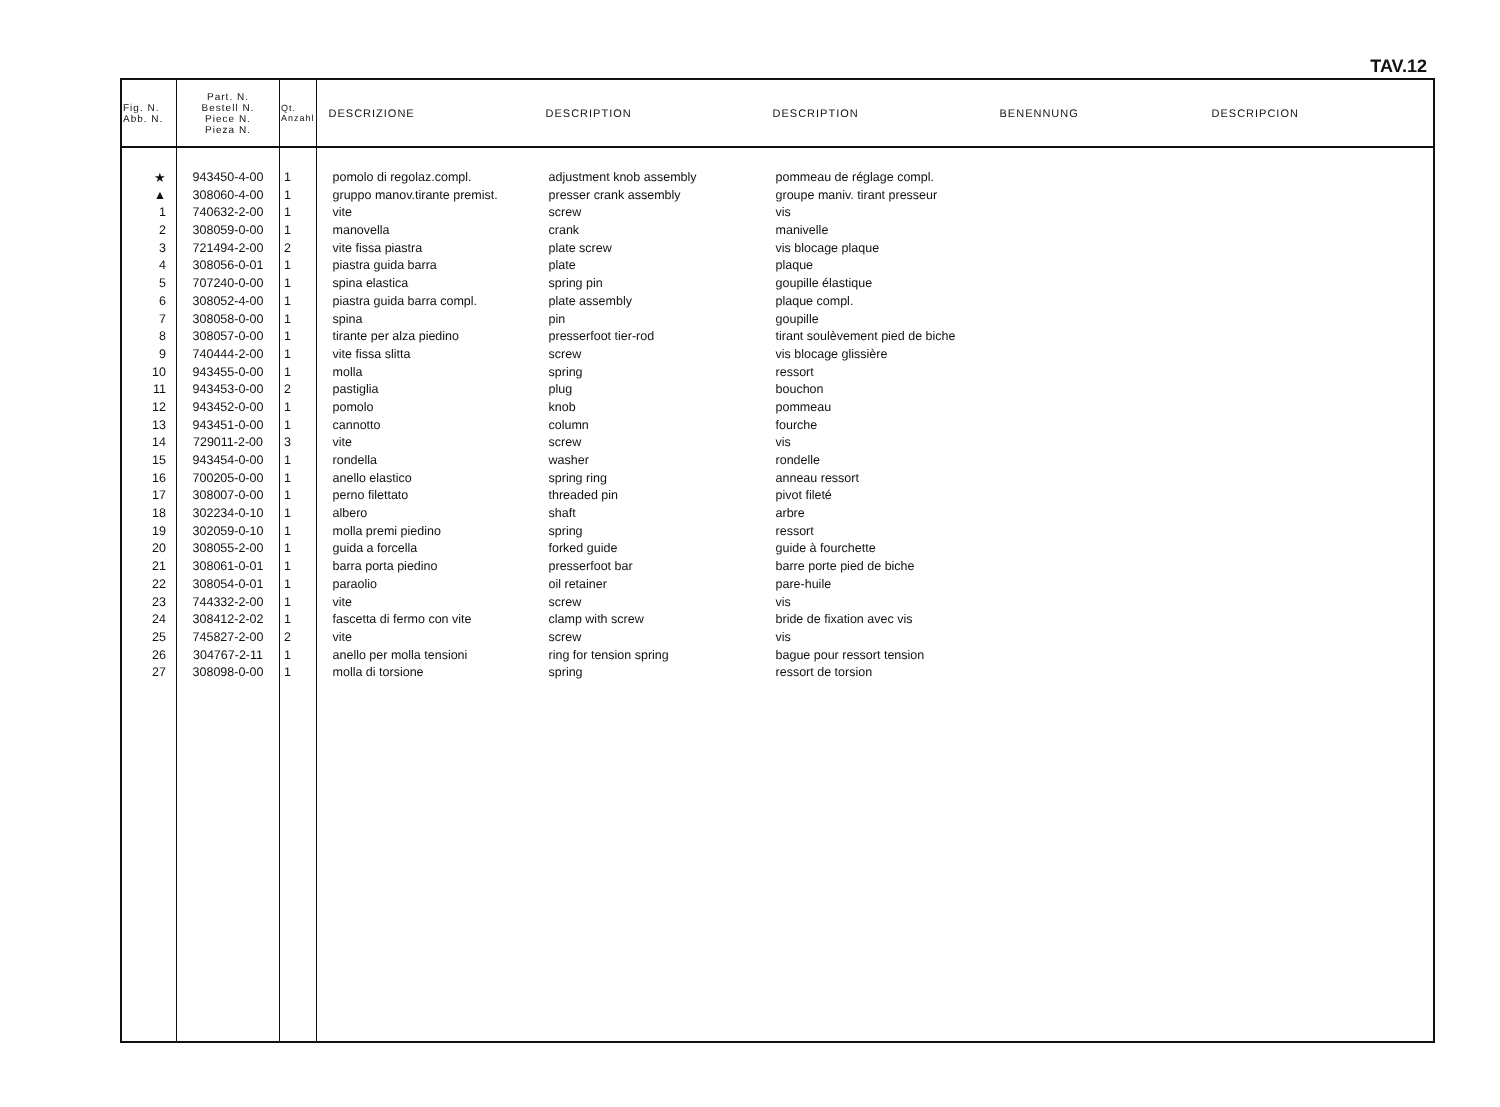TAV.12
| Fig. N. Abb. N. | Part. N. Bestell N. Piece N. Pieza N. | Qt. Anzahl | DESCRIZIONE | DESCRIPTION | DESCRIPTION | BENENNUNG | DESCRIPCION |
| --- | --- | --- | --- | --- | --- | --- | --- |
| ★ | 943450-4-00 | 1 | pomolo di regolaz.compl. | adjustment knob assembly | pommeau de réglage compl. | | |
| ▲ | 308060-4-00 | 1 | gruppo manov.tirante premist. | presser crank assembly | groupe maniv. tirant presseur | | |
| 1 | 740632-2-00 | 1 | vite | screw | vis | | |
| 2 | 308059-0-00 | 1 | manovella | crank | manivelle | | |
| 3 | 721494-2-00 | 2 | vite fissa piastra | plate screw | vis blocage plaque | | |
| 4 | 308056-0-01 | 1 | piastra guida barra | plate | plaque | | |
| 5 | 707240-0-00 | 1 | spina elastica | spring pin | goupille élastique | | |
| 6 | 308052-4-00 | 1 | piastra guida barra compl. | plate assembly | plaque compl. | | |
| 7 | 308058-0-00 | 1 | spina | pin | goupille | | |
| 8 | 308057-0-00 | 1 | tirante per alza piedino | presserfoot tier-rod | tirant soulèvement pied de biche | | |
| 9 | 740444-2-00 | 1 | vite fissa slitta | screw | vis blocage glissière | | |
| 10 | 943455-0-00 | 1 | molla | spring | ressort | | |
| 11 | 943453-0-00 | 2 | pastiglia | plug | bouchon | | |
| 12 | 943452-0-00 | 1 | pomolo | knob | pommeau | | |
| 13 | 943451-0-00 | 1 | cannotto | column | fourche | | |
| 14 | 729011-2-00 | 3 | vite | screw | vis | | |
| 15 | 943454-0-00 | 1 | rondella | washer | rondelle | | |
| 16 | 700205-0-00 | 1 | anello elastico | spring ring | anneau ressort | | |
| 17 | 308007-0-00 | 1 | perno filettato | threaded pin | pivot fileté | | |
| 18 | 302234-0-10 | 1 | albero | shaft | arbre | | |
| 19 | 302059-0-10 | 1 | molla premi piedino | spring | ressort | | |
| 20 | 308055-2-00 | 1 | guida a forcella | forked guide | guide à fourchette | | |
| 21 | 308061-0-01 | 1 | barra porta piedino | presserfoot bar | barre porte pied de biche | | |
| 22 | 308054-0-01 | 1 | paraolio | oil retainer | pare-huile | | |
| 23 | 744332-2-00 | 1 | vite | screw | vis | | |
| 24 | 308412-2-02 | 1 | fascetta di fermo con vite | clamp with screw | bride de fixation avec vis | | |
| 25 | 745827-2-00 | 2 | vite | screw | vis | | |
| 26 | 304767-2-11 | 1 | anello per molla tensioni | ring for tension spring | bague pour ressort tension | | |
| 27 | 308098-0-00 | 1 | molla di torsione | spring | ressort de torsion | | |